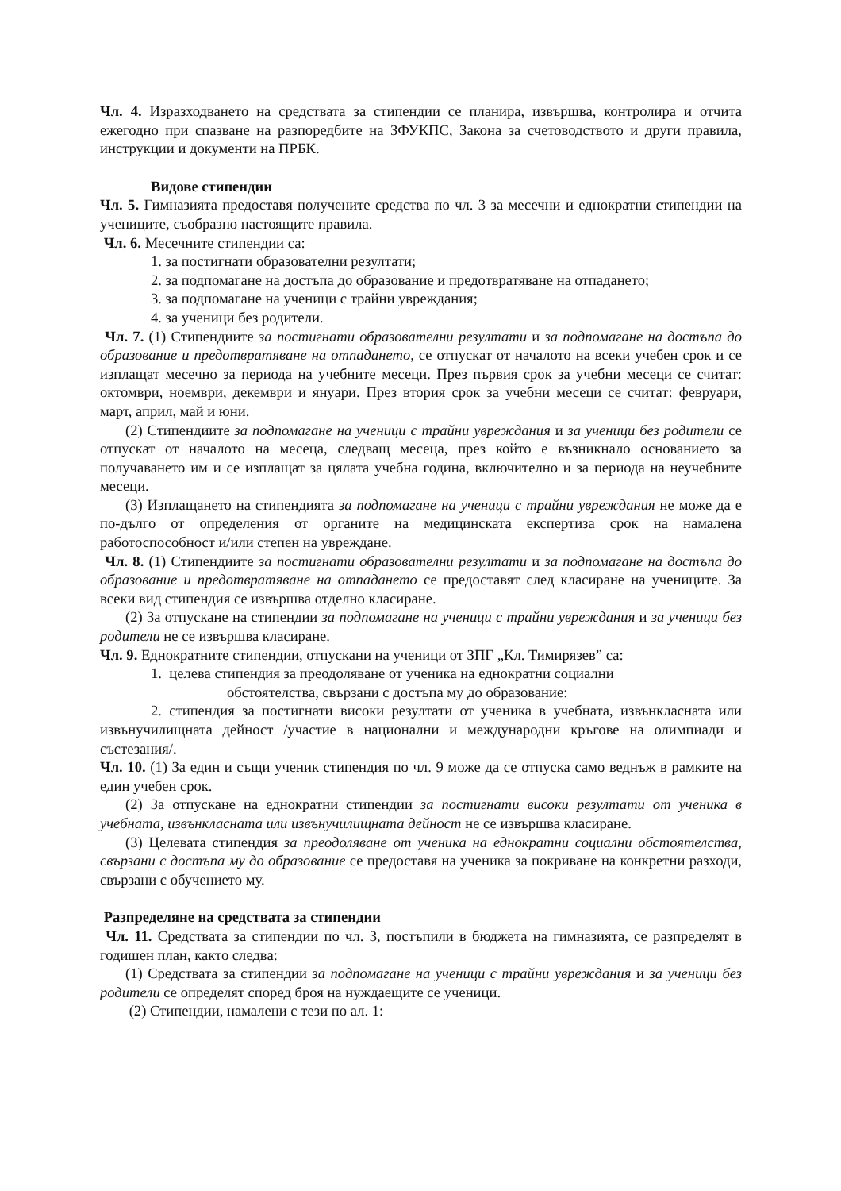Чл. 4. Изразходването на средствата за стипендии се планира, извършва, контролира и отчита ежегодно при спазване на разпоредбите на ЗФУКПС, Закона за счетоводството и други правила, инструкции и документи на ПРБК.
Видове стипендии
Чл. 5. Гимназията предоставя получените средства по чл. 3 за месечни и еднократни стипендии на учениците, съобразно настоящите правила.
Чл. 6. Месечните стипендии са:
1. за постигнати образователни резултати;
2. за подпомагане на достъпа до образование и предотвратяване на отпадането;
3. за подпомагане на ученици с трайни увреждания;
4. за ученици без родители.
Чл. 7. (1) Стипендиите за постигнати образователни резултати и за подпомагане на достъпа до образование и предотвратяване на отпадането, се отпускат от началото на всеки учебен срок и се изплащат месечно за периода на учебните месеци. През първия срок за учебни месеци се считат: октомври, ноември, декември и януари. През втория срок за учебни месеци се считат: февруари, март, април, май и юни.
(2) Стипендиите за подпомагане на ученици с трайни увреждания и за ученици без родители се отпускат от началото на месеца, следващ месеца, през който е възникнало основанието за получаването им и се изплащат за цялата учебна година, включително и за периода на неучебните месеци.
(3) Изплащането на стипендията за подпомагане на ученици с трайни увреждания не може да е по-дълго от определения от органите на медицинската експертиза срок на намалена работоспособност и/или степен на увреждане.
Чл. 8. (1) Стипендиите за постигнати образователни резултати и за подпомагане на достъпа до образование и предотвратяване на отпадането се предоставят след класиране на учениците. За всеки вид стипендия се извършва отделно класиране.
(2) За отпускане на стипендии за подпомагане на ученици с трайни увреждания и за ученици без родители не се извършва класиране.
Чл. 9. Еднократните стипендии, отпускани на ученици от ЗПГ „Кл. Тимирязев” са:
1. целева стипендия за преодоляване от ученика на еднократни социални
обстоятелства, свързани с достъпа му до образование:
2. стипендия за постигнати високи резултати от ученика в учебната, извънкласната или извънучилищната дейност /участие в национални и международни кръгове на олимпиади и състезания/.
Чл. 10. (1) За един и същи ученик стипендия по чл. 9 може да се отпуска само веднъж в рамките на един учебен срок.
(2) За отпускане на еднократни стипендии за постигнати високи резултати от ученика в учебната, извънкласната или извънучилищната дейност не се извършва класиране.
(3) Целевата стипендия за преодоляване от ученика на еднократни социални обстоятелства, свързани с достъпа му до образование се предоставя на ученика за покриване на конкретни разходи, свързани с обучението му.
Разпределяне на средствата за стипендии
Чл. 11. Средствата за стипендии по чл. 3, постъпили в бюджета на гимназията, се разпределят в годишен план, както следва:
(1) Средствата за стипендии за подпомагане на ученици с трайни увреждания и за ученици без родители се определят според броя на нуждаещите се ученици.
(2) Стипендии, намалени с тези по ал. 1: